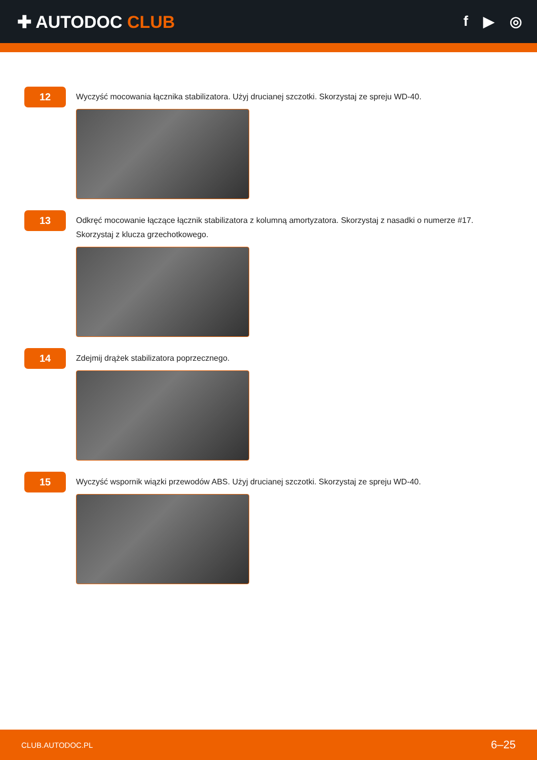✚ AUTODOC CLUB
f ▶ ◎
12
Wyczyść mocowania łącznika stabilizatora. Użyj drucianej szczotki. Skorzystaj ze spreju WD-40.
13
Odkręć mocowanie łączące łącznik stabilizatora z kolumną amortyzatora. Skorzystaj z nasadki o numerze #17.
Skorzystaj z klucza grzechotkowego.
14
Zdejmij drążek stabilizatora poprzecznego.
15
Wyczyść wspornik wiązki przewodów ABS. Użyj drucianej szczotki. Skorzystaj ze spreju WD-40.
CLUB.AUTODOC.PL 6–25